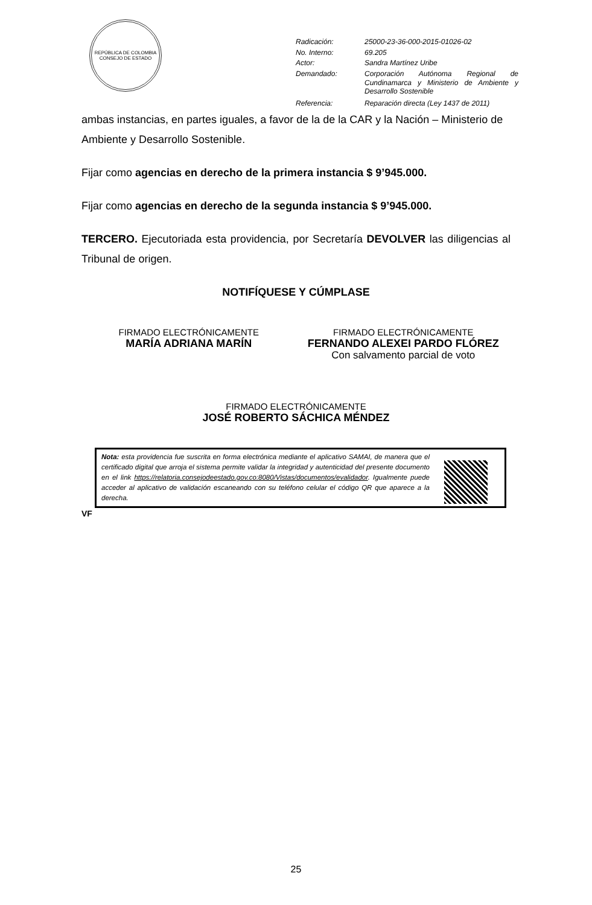REPÚBLICA DE COLOMBIA
CONSEJO DE ESTADO
| Radicación: | 25000-23-36-000-2015-01026-02 |
| No. Interno: | 69.205 |
| Actor: | Sandra Martínez Uribe |
| Demandado: | Corporación Autónoma Regional de Cundinamarca y Ministerio de Ambiente y Desarrollo Sostenible |
| Referencia: | Reparación directa (Ley 1437 de 2011) |
ambas instancias, en partes iguales, a favor de la de la CAR y la Nación – Ministerio de Ambiente y Desarrollo Sostenible.
Fijar como agencias en derecho de la primera instancia $ 9’945.000.
Fijar como agencias en derecho de la segunda instancia $ 9’945.000.
TERCERO. Ejecutoriada esta providencia, por Secretaría DEVOLVER las diligencias al Tribunal de origen.
NOTIFÍQUESE Y CÚMPLASE
FIRMADO ELECTRÓNICAMENTE
MARÍA ADRIANA MARÍN
FIRMADO ELECTRÓNICAMENTE
FERNANDO ALEXEI PARDO FLÓREZ
Con salvamento parcial de voto
FIRMADO ELECTRÓNICAMENTE
JOSÉ ROBERTO SÁCHICA MÉNDEZ
Nota: esta providencia fue suscrita en forma electrónica mediante el aplicativo SAMAI, de manera que el certificado digital que arroja el sistema permite validar la integridad y autenticidad del presente documento en el link https://relatoria.consejodeestado.gov.co:8080/Vistas/documentos/evalidador. Igualmente puede acceder al aplicativo de validación escaneando con su teléfono celular el código QR que aparece a la derecha.
VF
25